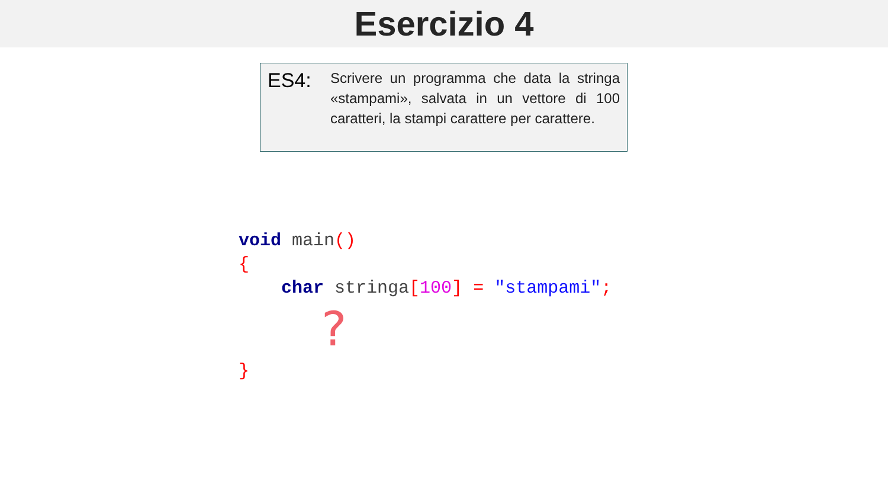Esercizio 4
ES4:
Scrivere un programma che data la stringa «stampami», salvata in un vettore di 100 caratteri, la stampi carattere per carattere.
void main()
{
    char stringa[100] = "stampami";
?}